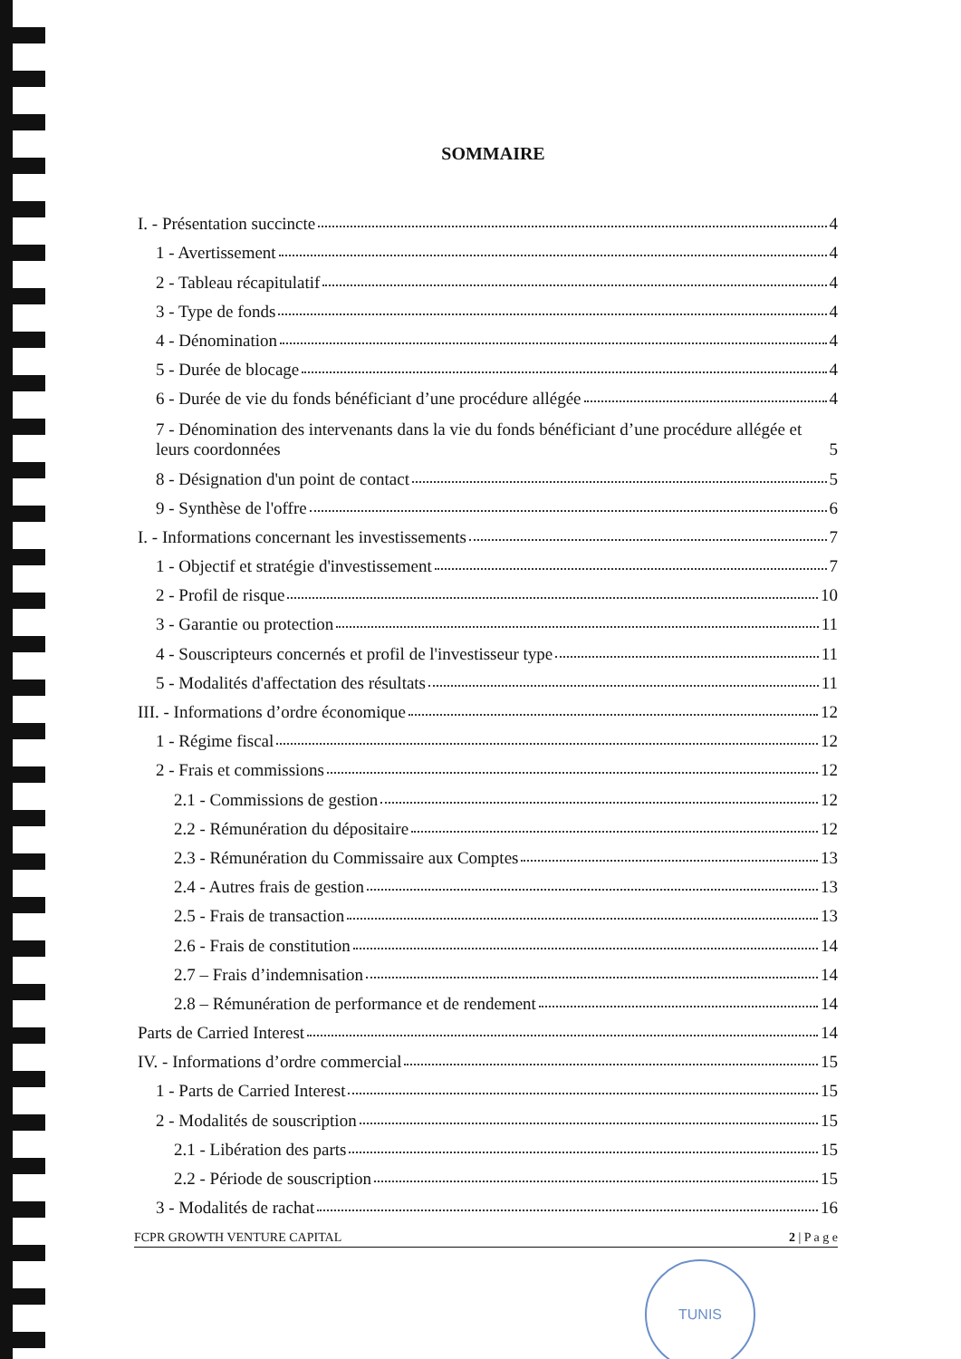SOMMAIRE
I. - Présentation succincte 4
1 - Avertissement 4
2 - Tableau récapitulatif 4
3 - Type de fonds 4
4 - Dénomination 4
5 - Durée de blocage 4
6 - Durée de vie du fonds bénéficiant d’une procédure allégée 4
7 - Dénomination des intervenants dans la vie du fonds bénéficiant d’une procédure allégée et leurs coordonnées 5
8 - Désignation d'un point de contact 5
9 - Synthèse de l'offre 6
I. - Informations concernant les investissements 7
1 - Objectif et stratégie d'investissement 7
2 - Profil de risque 10
3 - Garantie ou protection 11
4 - Souscripteurs concernés et profil de l'investisseur type 11
5 - Modalités d'affectation des résultats 11
III. - Informations d’ordre économique 12
1 - Régime fiscal 12
2 - Frais et commissions 12
2.1 - Commissions de gestion 12
2.2 - Rémunération du dépositaire 12
2.3 - Rémunération du Commissaire aux Comptes 13
2.4 - Autres frais de gestion 13
2.5 - Frais de transaction 13
2.6 - Frais de constitution 14
2.7 – Frais d’indemnisation 14
2.8 – Rémunération de performance et de rendement 14
Parts de Carried Interest 14
IV. - Informations d’ordre commercial 15
1 - Parts de Carried Interest 15
2 - Modalités de souscription 15
2.1 - Libération des parts 15
2.2 - Période de souscription 15
3 - Modalités de rachat 16
FCPR GROWTH VENTURE CAPITAL 2 | P a g e
TUNIS